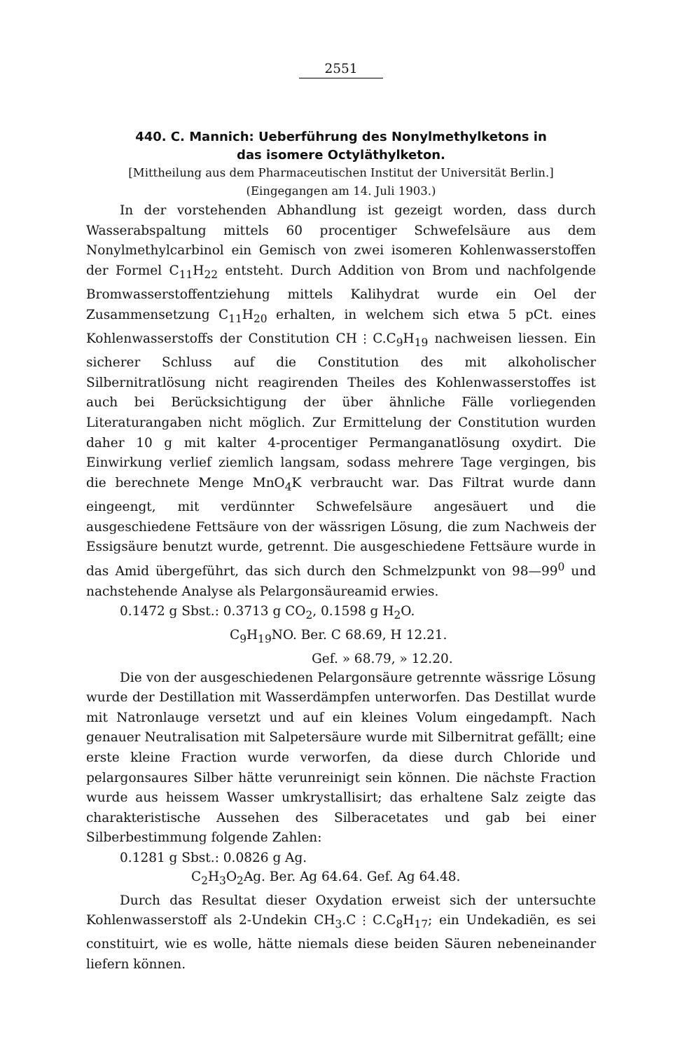2551
440. C. Mannich: Ueberführung des Nonylmethylketons in
das isomere Octyläthylketon.
[Mittheilung aus dem Pharmaceutischen Institut der Universität Berlin.]
(Eingegangen am 14. Juli 1903.)
In der vorstehenden Abhandlung ist gezeigt worden, dass durch Wasserabspaltung mittels 60 procentiger Schwefelsäure aus dem Nonylmethylcarbinol ein Gemisch von zwei isomeren Kohlenwasserstoffen der Formel C<sub>11</sub>H<sub>22</sub> entsteht. Durch Addition von Brom und nachfolgende Bromwasserstoffentziehung mittels Kalihydrat wurde ein Oel der Zusammensetzung C<sub>11</sub>H<sub>20</sub> erhalten, in welchem sich etwa 5 pCt. eines Kohlenwasserstoffs der Constitution CH ⫶ C.C<sub>9</sub>H<sub>19</sub> nachweisen liessen. Ein sicherer Schluss auf die Constitution des mit alkoholischer Silbernitratlösung nicht reagirenden Theiles des Kohlenwasserstoffes ist auch bei Berücksichtigung der über ähnliche Fälle vorliegenden Literaturangaben nicht möglich. Zur Ermittelung der Constitution wurden daher 10 g mit kalter 4-procentiger Permanganatlösung oxydirt. Die Einwirkung verlief ziemlich langsam, sodass mehrere Tage vergingen, bis die berechnete Menge MnO<sub>4</sub>K verbraucht war. Das Filtrat wurde dann eingeengt, mit verdünnter Schwefelsäure angesäuert und die ausgeschiedene Fettsäure von der wässrigen Lösung, die zum Nachweis der Essigsäure benutzt wurde, getrennt. Die ausgeschiedene Fettsäure wurde in das Amid übergeführt, das sich durch den Schmelzpunkt von 98—99<sup>0</sup> und nachstehende Analyse als Pelargonsäureamid erwies.
0.1472 g Sbst.: 0.3713 g CO<sub>2</sub>, 0.1598 g H<sub>2</sub>O.
C<sub>9</sub>H<sub>19</sub>NO. Ber. C 68.69, H 12.21.
Gef. » 68.79, » 12.20.
Die von der ausgeschiedenen Pelargonsäure getrennte wässrige Lösung wurde der Destillation mit Wasserdämpfen unterworfen. Das Destillat wurde mit Natronlauge versetzt und auf ein kleines Volum eingedampft. Nach genauer Neutralisation mit Salpetersäure wurde mit Silbernitrat gefällt; eine erste kleine Fraction wurde verworfen, da diese durch Chloride und pelargonsaures Silber hätte verunreinigt sein können. Die nächste Fraction wurde aus heissem Wasser umkrystallisirt; das erhaltene Salz zeigte das charakteristische Aussehen des Silberacetates und gab bei einer Silberbestimmung folgende Zahlen:
0.1281 g Sbst.: 0.0826 g Ag.
C<sub>2</sub>H<sub>3</sub>O<sub>2</sub>Ag. Ber. Ag 64.64. Gef. Ag 64.48.
Durch das Resultat dieser Oxydation erweist sich der untersuchte Kohlenwasserstoff als 2-Undekin CH<sub>3</sub>.C ⫶ C.C<sub>8</sub>H<sub>17</sub>; ein Undekadiën, es sei constituirt, wie es wolle, hätte niemals diese beiden Säuren nebeneinander liefern können.